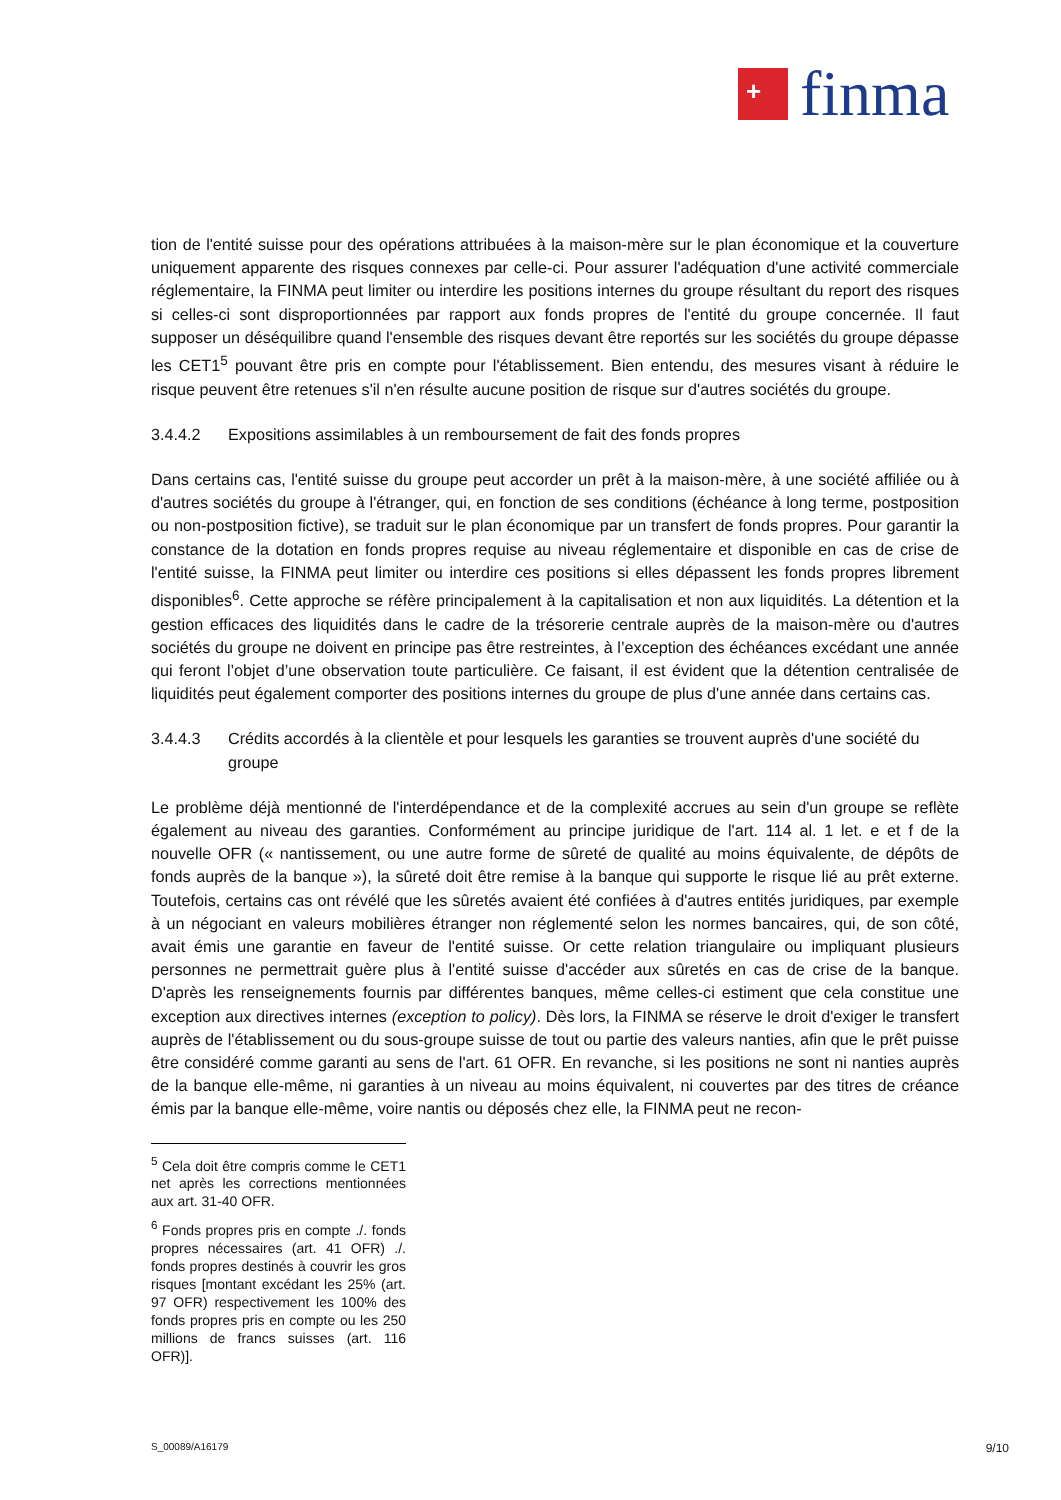+
finma
tion de l'entité suisse pour des opérations attribuées à la maison-mère sur le plan économique et la couverture uniquement apparente des risques connexes par celle-ci. Pour assurer l'adéquation d'une activité commerciale réglementaire, la FINMA peut limiter ou interdire les positions internes du groupe résultant du report des risques si celles-ci sont disproportionnées par rapport aux fonds propres de l'entité du groupe concernée. Il faut supposer un déséquilibre quand l'ensemble des risques devant être reportés sur les sociétés du groupe dépasse les CET1<sup>5</sup> pouvant être pris en compte pour l'établissement. Bien entendu, des mesures visant à réduire le risque peuvent être retenues s'il n'en résulte aucune position de risque sur d'autres sociétés du groupe.
3.4.4.2 Expositions assimilables à un remboursement de fait des fonds propres
Dans certains cas, l'entité suisse du groupe peut accorder un prêt à la maison-mère, à une société affiliée ou à d'autres sociétés du groupe à l'étranger, qui, en fonction de ses conditions (échéance à long terme, postposition ou non-postposition fictive), se traduit sur le plan économique par un transfert de fonds propres. Pour garantir la constance de la dotation en fonds propres requise au niveau réglementaire et disponible en cas de crise de l'entité suisse, la FINMA peut limiter ou interdire ces positions si elles dépassent les fonds propres librement disponibles<sup>6</sup>. Cette approche se réfère principalement à la capitalisation et non aux liquidités. La détention et la gestion efficaces des liquidités dans le cadre de la trésorerie centrale auprès de la maison-mère ou d'autres sociétés du groupe ne doivent en principe pas être restreintes, à l’exception des échéances excédant une année qui feront l’objet d’une observation toute particulière. Ce faisant, il est évident que la détention centralisée de liquidités peut également comporter des positions internes du groupe de plus d'une année dans certains cas.
3.4.4.3 Crédits accordés à la clientèle et pour lesquels les garanties se trouvent auprès d'une société du groupe
Le problème déjà mentionné de l'interdépendance et de la complexité accrues au sein d'un groupe se reflète également au niveau des garanties. Conformément au principe juridique de l'art. 114 al. 1 let. e et f de la nouvelle OFR (« nantissement, ou une autre forme de sûreté de qualité au moins équivalente, de dépôts de fonds auprès de la banque »), la sûreté doit être remise à la banque qui supporte le risque lié au prêt externe. Toutefois, certains cas ont révélé que les sûretés avaient été confiées à d'autres entités juridiques, par exemple à un négociant en valeurs mobilières étranger non réglementé selon les normes bancaires, qui, de son côté, avait émis une garantie en faveur de l'entité suisse. Or cette relation triangulaire ou impliquant plusieurs personnes ne permettrait guère plus à l'entité suisse d'accéder aux sûretés en cas de crise de la banque. D'après les renseignements fournis par différentes banques, même celles-ci estiment que cela constitue une exception aux directives internes (exception to policy). Dès lors, la FINMA se réserve le droit d'exiger le transfert auprès de l'établissement ou du sous-groupe suisse de tout ou partie des valeurs nanties, afin que le prêt puisse être considéré comme garanti au sens de l'art. 61 OFR. En revanche, si les positions ne sont ni nanties auprès de la banque elle-même, ni garanties à un niveau au moins équivalent, ni couvertes par des titres de créance émis par la banque elle-même, voire nantis ou déposés chez elle, la FINMA peut ne recon-
<sup>5</sup> Cela doit être compris comme le CET1 net après les corrections mentionnées aux art. 31-40 OFR.
<sup>6</sup> Fonds propres pris en compte ./. fonds propres nécessaires (art. 41 OFR) ./. fonds propres destinés à couvrir les gros risques [montant excédant les 25% (art. 97 OFR) respectivement les 100% des fonds propres pris en compte ou les 250 millions de francs suisses (art. 116 OFR)].
S_00089/A16179 9/10